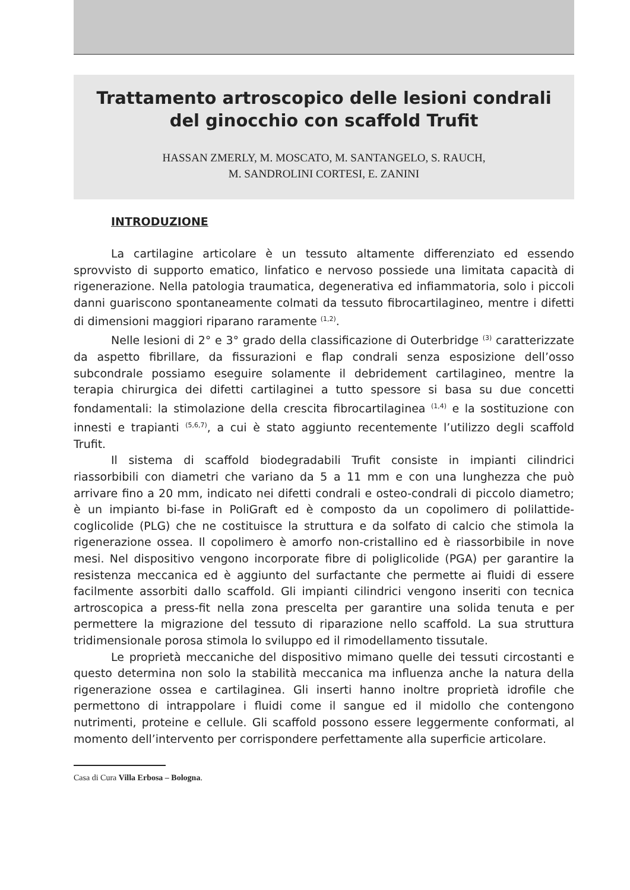Trattamento artroscopico delle lesioni condrali
del ginocchio con scaffold Trufit
HASSAN ZMERLY, M. MOSCATO, M. SANTANGELO, S. RAUCH,
M. SANDROLINI CORTESI, E. ZANINI
INTRODUZIONE
La cartilagine articolare è un tessuto altamente differenziato ed essendo sprovvisto di supporto ematico, linfatico e nervoso possiede una limitata capacità di rigenerazione. Nella patologia traumatica, degenerativa ed infiammatoria, solo i piccoli danni guariscono spontaneamente colmati da tessuto fibrocartilagineo, mentre i difetti di dimensioni maggiori riparano raramente <sup>(1,2)</sup>.
Nelle lesioni di 2° e 3° grado della classificazione di Outerbridge <sup>(3)</sup> caratterizzate da aspetto fibrillare, da fissurazioni e flap condrali senza esposizione dell’osso subcondrale possiamo eseguire solamente il debridement cartilagineo, mentre la terapia chirurgica dei difetti cartilaginei a tutto spessore si basa su due concetti fondamentali: la stimolazione della crescita fibrocartilaginea <sup>(1,4)</sup> e la sostituzione con innesti e trapianti <sup>(5,6,7)</sup>, a cui è stato aggiunto recentemente l’utilizzo degli scaffold Trufit.
Il sistema di scaffold biodegradabili Trufit consiste in impianti cilindrici riassorbibili con diametri che variano da 5 a 11 mm e con una lunghezza che può arrivare fino a 20 mm, indicato nei difetti condrali e osteo-condrali di piccolo diametro; è un impianto bi-fase in PoliGraft ed è composto da un copolimero di polilattide-coglicolide (PLG) che ne costituisce la struttura e da solfato di calcio che stimola la rigenerazione ossea. Il copolimero è amorfo non-cristallino ed è riassorbibile in nove mesi. Nel dispositivo vengono incorporate fibre di poliglicolide (PGA) per garantire la resistenza meccanica ed è aggiunto del surfactante che permette ai fluidi di essere facilmente assorbiti dallo scaffold. Gli impianti cilindrici vengono inseriti con tecnica artroscopica a press-fit nella zona prescelta per garantire una solida tenuta e per permettere la migrazione del tessuto di riparazione nello scaffold. La sua struttura tridimensionale porosa stimola lo sviluppo ed il rimodellamento tissutale.
Le proprietà meccaniche del dispositivo mimano quelle dei tessuti circostanti e questo determina non solo la stabilità meccanica ma influenza anche la natura della rigenerazione ossea e cartilaginea. Gli inserti hanno inoltre proprietà idrofile che permettono di intrappolare i fluidi come il sangue ed il midollo che contengono nutrimenti, proteine e cellule. Gli scaffold possono essere leggermente conformati, al momento dell’intervento per corrispondere perfettamente alla superficie articolare.
Casa di Cura Villa Erbosa – Bologna.